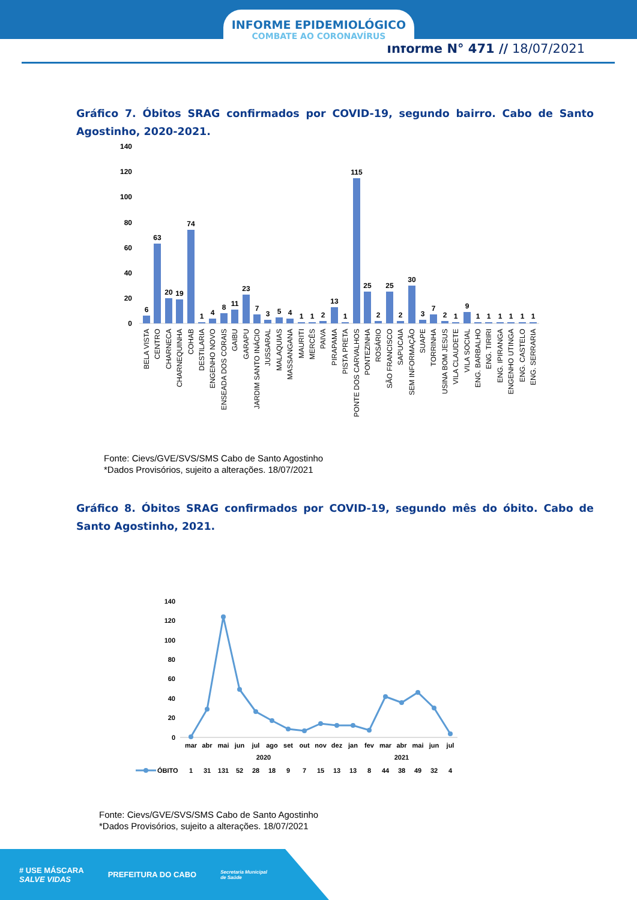INFORME EPIDEMIOLÓGICO
COMBATE AO CORONAVÍRUS
Informe N° 471 // 18/07/2021
Gráfico 7. Óbitos SRAG confirmados por COVID-19, segundo bairro. Cabo de Santo Agostinho, 2020-2021.
140
120
100
80
60
40
20
0
6
63
20
19
74
1
4
8
11
23
7
3
5
4
1
1
2
13
1
115
25
2
25
2
30
3
7
2
1
9
1
1
1
1
1
1
BELA VISTA
CENTRO
CHARNECA
CHARNEQUINHA
COHAB
DESTILARIA
ENGENHO NOVO
ENSEADA DOS CORAIS
GAIBU
GARAPU
JARDIM SANTO INÁCIO
JUSSARAL
MALAQUIAS
MASSANGANA
MAURITI
MERCÊS
PAIVA
PIRAPAMA
PISTA PRETA
PONTE DOS CARVALHOS
PONTEZINHA
ROSÁRIO
SÃO FRANCISCO
SAPUCAIA
SEM INFORMAÇÃO
SUAPE
TORRINHA
USINA BOM JESUS
VILA CLAUDETE
VILA SOCIAL
ENG. BARBALHO
ENG. TIRIRI
ENG. IPIRANGA
ENGENHO UTINGA
ENG. CASTELO
ENG. SERRARIA
Fonte: Cievs/GVE/SVS/SMS Cabo de Santo Agostinho
*Dados Provisórios, sujeito a alterações. 18/07/2021
Gráfico 8. Óbitos SRAG confirmados por COVID-19, segundo mês do óbito. Cabo de Santo Agostinho, 2021.
140
120
100
80
60
40
20
0
mar
abr
mai
jun
jul
ago
set
out
nov
dez
jan
fev
mar
abr
mai
jun
jul
2020
2021
1
31
131
52
28
18
9
7
15
13
13
8
44
38
49
32
4
ÓBITO
Fonte: Cievs/GVE/SVS/SMS Cabo de Santo Agostinho
*Dados Provisórios, sujeito a alterações. 18/07/2021
# USE MÁSCARA
SALVE VIDAS
PREFEITURA DO CABO
Secretaria Municipal
de Saúde